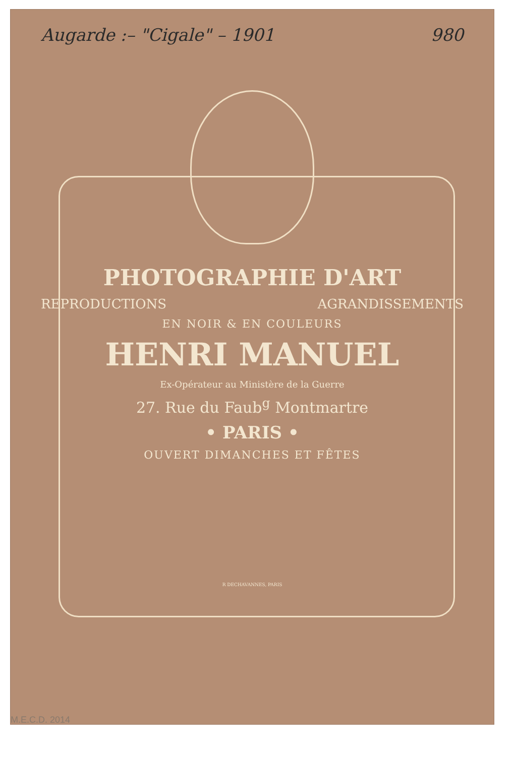Augarde :– "Cigale" – 1901 980
PHOTOGRAPHIE D'ART
REPRODUCTIONS AGRANDISSEMENTS
EN NOIR & EN COULEURS
HENRI MANUEL
Ex-Opérateur au Ministère de la Guerre
27. Rue du Faub<sup>g</sup> Montmartre
• PARIS •
OUVERT DIMANCHES ET FÊTES
R DECHAVANNES, PARIS
M.E.C.D. 2014